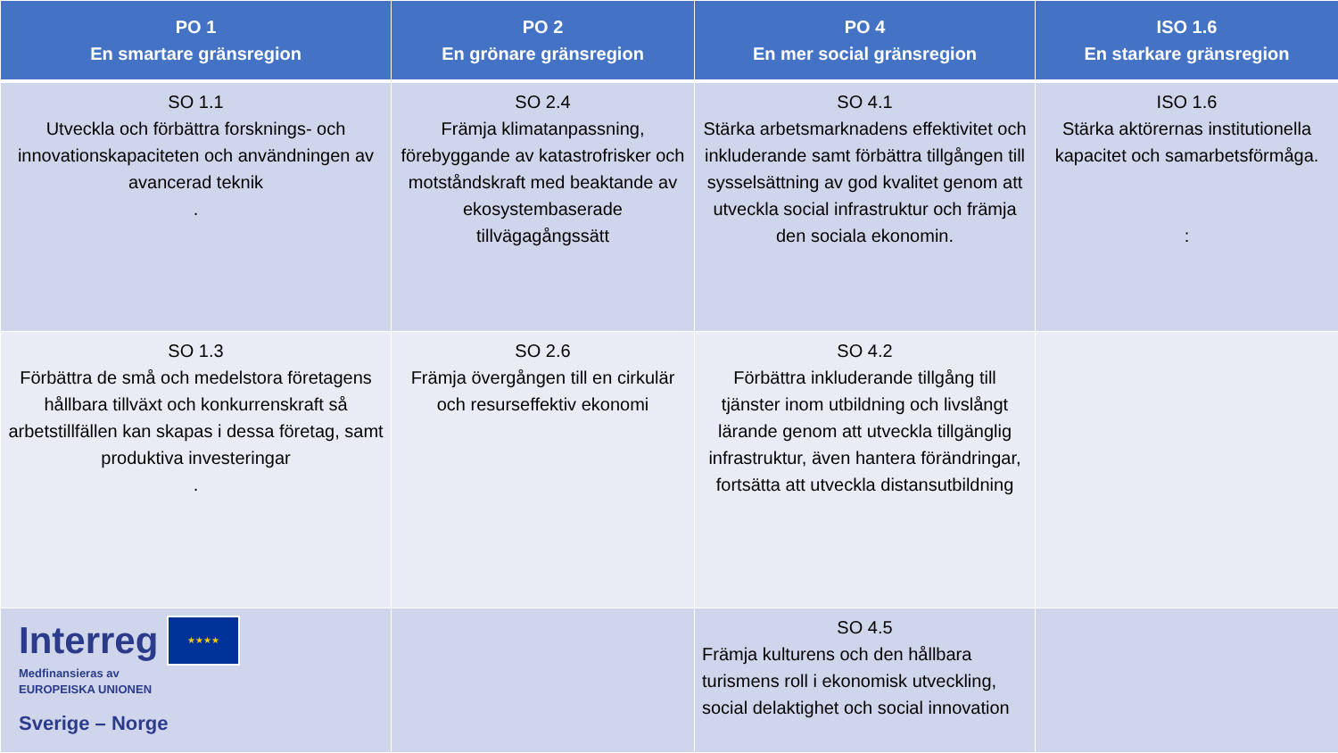| PO 1 En smartare gränsregion | PO 2 En grönare gränsregion | PO 4 En mer social gränsregion | ISO 1.6 En starkare gränsregion |
| --- | --- | --- | --- |
| SO 1.1 Utveckla och förbättra forsknings- och innovationskapaciteten och användningen av avancerad teknik . | SO 2.4 Främja klimatanpassning, förebyggande av katastrofrisker och motståndskraft med beaktande av ekosystembaserade tillvägagångssätt | SO 4.1 Stärka arbetsmarknadens effektivitet och inkluderande samt förbättra tillgången till sysselsättning av god kvalitet genom att utveckla social infrastruktur och främja den sociala ekonomin. | ISO 1.6 Stärka aktörernas institutionella kapacitet och samarbetsförmåga. : |
| SO 1.3 Förbättra de små och medelstora företagens hållbara tillväxt och konkurrenskraft så arbetstillfällen kan skapas i dessa företag, samt produktiva investeringar . | SO 2.6 Främja övergången till en cirkulär och resurseffektiv ekonomi | SO 4.2 Förbättra inkluderande tillgång till tjänster inom utbildning och livslångt lärande genom att utveckla tillgänglig infrastruktur, även hantera förändringar, fortsätta att utveckla distansutbildning | |
| Interreg ★★★★ Medfinansieras av EUROPEISKA UNIONEN Sverige – Norge | | SO 4.5 Främja kulturens och den hållbara turismens roll i ekonomisk utveckling, social delaktighet och social innovation | |